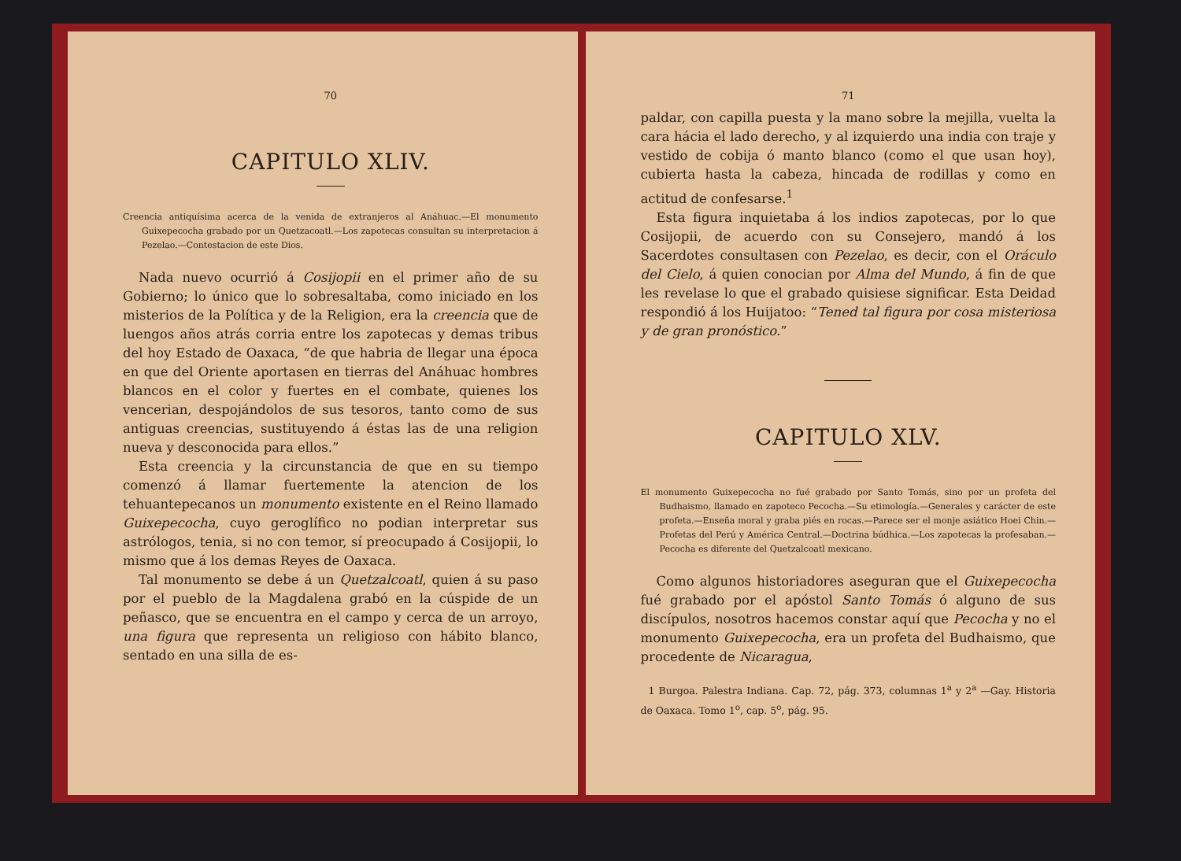70
CAPITULO XLIV.
Creencia antiquísima acerca de la venida de extranjeros al Anáhuac.—El monumento Guixepecocha grabado por un Quetzacoatl.—Los zapotecas consultan su interpretacion á Pezelao.—Contestacion de este Dios.
Nada nuevo ocurrió á Cosijopii en el primer año de su Gobierno; lo único que lo sobresaltaba, como iniciado en los misterios de la Política y de la Religion, era la creencia que de luengos años atrás corria entre los zapotecas y demas tribus del hoy Estado de Oaxaca, “de que habria de llegar una época en que del Oriente aportasen en tierras del Anáhuac hombres blancos en el color y fuertes en el combate, quienes los vencerian, despojándolos de sus tesoros, tanto como de sus antiguas creencias, sustituyendo á éstas las de una religion nueva y desconocida para ellos.”
Esta creencia y la circunstancia de que en su tiempo comenzó á llamar fuertemente la atencion de los tehuantepecanos un monumento existente en el Reino llamado Guixepecocha, cuyo geroglífico no podian interpretar sus astrólogos, tenia, si no con temor, sí preocupado á Cosijopii, lo mismo que á los demas Reyes de Oaxaca.
Tal monumento se debe á un Quetzalcoatl, quien á su paso por el pueblo de la Magdalena grabó en la cúspide de un peñasco, que se encuentra en el campo y cerca de un arroyo, una figura que representa un religioso con hábito blanco, sentado en una silla de es-
71
paldar, con capilla puesta y la mano sobre la mejilla, vuelta la cara hácia el lado derecho, y al izquierdo una india con traje y vestido de cobija ó manto blanco (como el que usan hoy), cubierta hasta la cabeza, hincada de rodillas y como en actitud de confesarse.<sup>1</sup>
Esta figura inquietaba á los indios zapotecas, por lo que Cosijopii, de acuerdo con su Consejero, mandó á los Sacerdotes consultasen con Pezelao, es decir, con el Oráculo del Cielo, á quien conocian por Alma del Mundo, á fin de que les revelase lo que el grabado quisiese significar. Esta Deidad respondió á los Huijatoo: “Tened tal figura por cosa misteriosa y de gran pronóstico.”
CAPITULO XLV.
El monumento Guixepecocha no fué grabado por Santo Tomás, sino por un profeta del Budhaismo, llamado en zapoteco Pecocha.—Su etimología.—Generales y carácter de este profeta.—Enseña moral y graba piés en rocas.—Parece ser el monje asiático Hoei Chin.—Profetas del Perú y América Central.—Doctrina búdhica.—Los zapotecas la profesaban.—Pecocha es diferente del Quetzalcoatl mexicano.
Como algunos historiadores aseguran que el Guixepecocha fué grabado por el apóstol Santo Tomás ó alguno de sus discípulos, nosotros hacemos constar aquí que Pecocha y no el monumento Guixepecocha, era un profeta del Budhaismo, que procedente de Nicaragua,
1 Burgoa. Palestra Indiana. Cap. 72, pág. 373, columnas 1<sup>a</sup> y 2<sup>a</sup> —Gay. Historia de Oaxaca. Tomo 1<sup>o</sup>, cap. 5<sup>o</sup>, pág. 95.